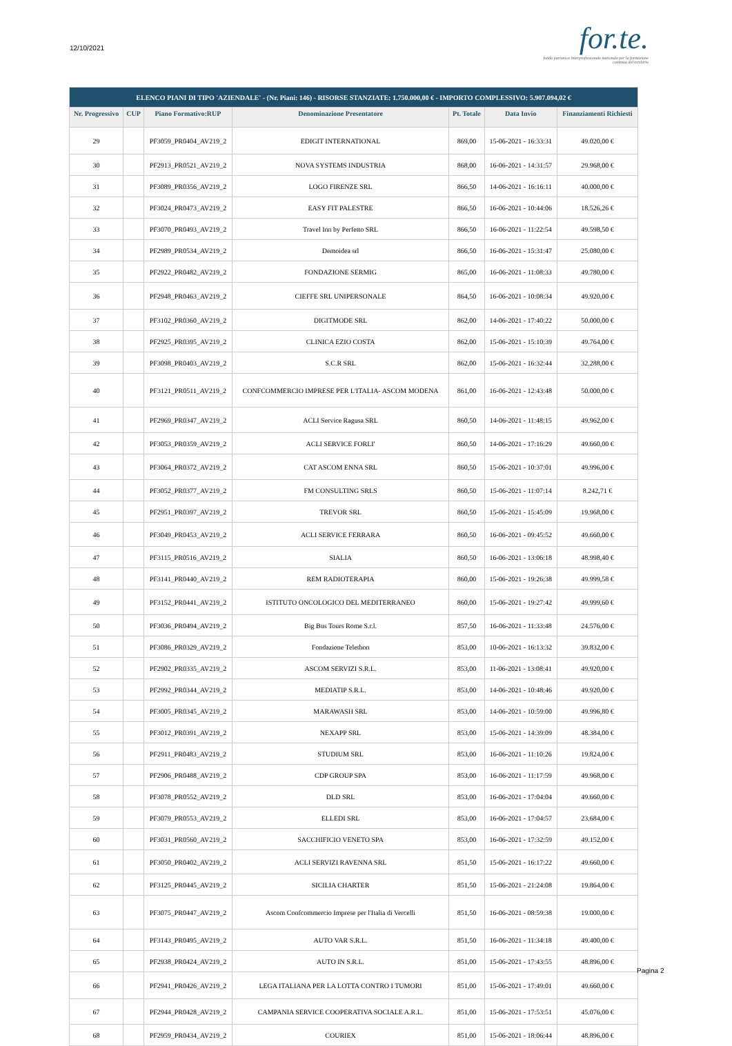12/10/2021
for.te.
fondo paritetico interprofessionale nazionale per la formazione continua del terziario
| ELENCO PIANI DI TIPO 'AZIENDALE' - (Nr. Piani: 146) - RISORSE STANZIATE: 1.750.000,00 € - IMPORTO COMPLESSIVO: 5.907.094,02 € | | | | | | |
| Nr. Progressivo | CUP | Piano Formativo:RUP | Denominazione Presentatore | Pt. Totale | Data Invio | Finanziamenti Richiesti |
| 29 | | PF3059_PR0404_AV219_2 | EDIGIT INTERNATIONAL | 869,00 | 15-06-2021 - 16:33:31 | 49.020,00 € |
| 30 | | PF2913_PR0521_AV219_2 | NOVA SYSTEMS INDUSTRIA | 868,00 | 16-06-2021 - 14:31:57 | 29.968,00 € |
| 31 | | PF3089_PR0356_AV219_2 | LOGO FIRENZE SRL | 866,50 | 14-06-2021 - 16:16:11 | 40.000,00 € |
| 32 | | PF3024_PR0473_AV219_2 | EASY FIT PALESTRE | 866,50 | 16-06-2021 - 10:44:06 | 18.526,26 € |
| 33 | | PF3070_PR0493_AV219_2 | Travel Inn by Perfetto SRL | 866,50 | 16-06-2021 - 11:22:54 | 49.598,50 € |
| 34 | | PF2989_PR0534_AV219_2 | Demoidea srl | 866,50 | 16-06-2021 - 15:31:47 | 25.080,00 € |
| 35 | | PF2922_PR0482_AV219_2 | FONDAZIONE SERMIG | 865,00 | 16-06-2021 - 11:08:33 | 49.780,00 € |
| 36 | | PF2948_PR0463_AV219_2 | CIEFFE SRL UNIPERSONALE | 864,50 | 16-06-2021 - 10:08:34 | 49.920,00 € |
| 37 | | PF3102_PR0360_AV219_2 | DIGITMODE SRL | 862,00 | 14-06-2021 - 17:40:22 | 50.000,00 € |
| 38 | | PF2925_PR0395_AV219_2 | CLINICA EZIO COSTA | 862,00 | 15-06-2021 - 15:10:39 | 49.764,00 € |
| 39 | | PF3098_PR0403_AV219_2 | S.C.R SRL | 862,00 | 15-06-2021 - 16:32:44 | 32.288,00 € |
| 40 | | PF3121_PR0511_AV219_2 | CONFCOMMERCIO IMPRESE PER L'ITALIA- ASCOM MODENA | 861,00 | 16-06-2021 - 12:43:48 | 50.000,00 € |
| 41 | | PF2969_PR0347_AV219_2 | ACLI Service Ragusa SRL | 860,50 | 14-06-2021 - 11:48:15 | 49.962,00 € |
| 42 | | PF3053_PR0359_AV219_2 | ACLI SERVICE FORLI' | 860,50 | 14-06-2021 - 17:16:29 | 49.660,00 € |
| 43 | | PF3064_PR0372_AV219_2 | CAT ASCOM ENNA SRL | 860,50 | 15-06-2021 - 10:37:01 | 49.996,00 € |
| 44 | | PF3052_PR0377_AV219_2 | FM CONSULTING SRLS | 860,50 | 15-06-2021 - 11:07:14 | 8.242,71 € |
| 45 | | PF2951_PR0397_AV219_2 | TREVOR SRL | 860,50 | 15-06-2021 - 15:45:09 | 19.968,00 € |
| 46 | | PF3049_PR0453_AV219_2 | ACLI SERVICE FERRARA | 860,50 | 16-06-2021 - 09:45:52 | 49.660,00 € |
| 47 | | PF3115_PR0516_AV219_2 | SIALIA | 860,50 | 16-06-2021 - 13:06:18 | 48.998,40 € |
| 48 | | PF3141_PR0440_AV219_2 | REM RADIOTERAPIA | 860,00 | 15-06-2021 - 19:26:38 | 49.999,58 € |
| 49 | | PF3152_PR0441_AV219_2 | ISTITUTO ONCOLOGICO DEL MEDITERRANEO | 860,00 | 15-06-2021 - 19:27:42 | 49.999,60 € |
| 50 | | PF3036_PR0494_AV219_2 | Big Bus Tours Rome S.r.l. | 857,50 | 16-06-2021 - 11:33:48 | 24.576,00 € |
| 51 | | PF3086_PR0329_AV219_2 | Fondazione Telethon | 853,00 | 10-06-2021 - 16:13:32 | 39.832,00 € |
| 52 | | PF2902_PR0335_AV219_2 | ASCOM SERVIZI S.R.L. | 853,00 | 11-06-2021 - 13:08:41 | 49.920,00 € |
| 53 | | PF2992_PR0344_AV219_2 | MEDIATIP S.R.L. | 853,00 | 14-06-2021 - 10:48:46 | 49.920,00 € |
| 54 | | PF3005_PR0345_AV219_2 | MARAWASH SRL | 853,00 | 14-06-2021 - 10:59:00 | 49.996,80 € |
| 55 | | PF3012_PR0391_AV219_2 | NEXAPP SRL | 853,00 | 15-06-2021 - 14:39:09 | 48.384,00 € |
| 56 | | PF2911_PR0483_AV219_2 | STUDIUM SRL | 853,00 | 16-06-2021 - 11:10:26 | 19.824,00 € |
| 57 | | PF2906_PR0488_AV219_2 | CDP GROUP SPA | 853,00 | 16-06-2021 - 11:17:59 | 49.968,00 € |
| 58 | | PF3078_PR0552_AV219_2 | DLD SRL | 853,00 | 16-06-2021 - 17:04:04 | 49.660,00 € |
| 59 | | PF3079_PR0553_AV219_2 | ELLEDI SRL | 853,00 | 16-06-2021 - 17:04:57 | 23.684,00 € |
| 60 | | PF3031_PR0560_AV219_2 | SACCHIFICIO VENETO SPA | 853,00 | 16-06-2021 - 17:32:59 | 49.152,00 € |
| 61 | | PF3050_PR0402_AV219_2 | ACLI SERVIZI RAVENNA SRL | 851,50 | 15-06-2021 - 16:17:22 | 49.660,00 € |
| 62 | | PF3125_PR0445_AV219_2 | SICILIA CHARTER | 851,50 | 15-06-2021 - 21:24:08 | 19.864,00 € |
| 63 | | PF3075_PR0447_AV219_2 | Ascom Confcommercio Imprese per l'Italia di Vercelli | 851,50 | 16-06-2021 - 08:59:38 | 19.000,00 € |
| 64 | | PF3143_PR0495_AV219_2 | AUTO VAR S.R.L. | 851,50 | 16-06-2021 - 11:34:18 | 49.400,00 € |
| 65 | | PF2938_PR0424_AV219_2 | AUTO IN S.R.L. | 851,00 | 15-06-2021 - 17:43:55 | 48.896,00 € |
| 66 | | PF2941_PR0426_AV219_2 | LEGA ITALIANA PER LA LOTTA CONTRO I TUMORI | 851,00 | 15-06-2021 - 17:49:01 | 49.660,00 € |
| 67 | | PF2944_PR0428_AV219_2 | CAMPANIA SERVICE COOPERATIVA SOCIALE A.R.L. | 851,00 | 15-06-2021 - 17:53:51 | 45.076,00 € |
| 68 | | PF2959_PR0434_AV219_2 | COURIEX | 851,00 | 15-06-2021 - 18:06:44 | 48.896,00 € |
Pagina 2